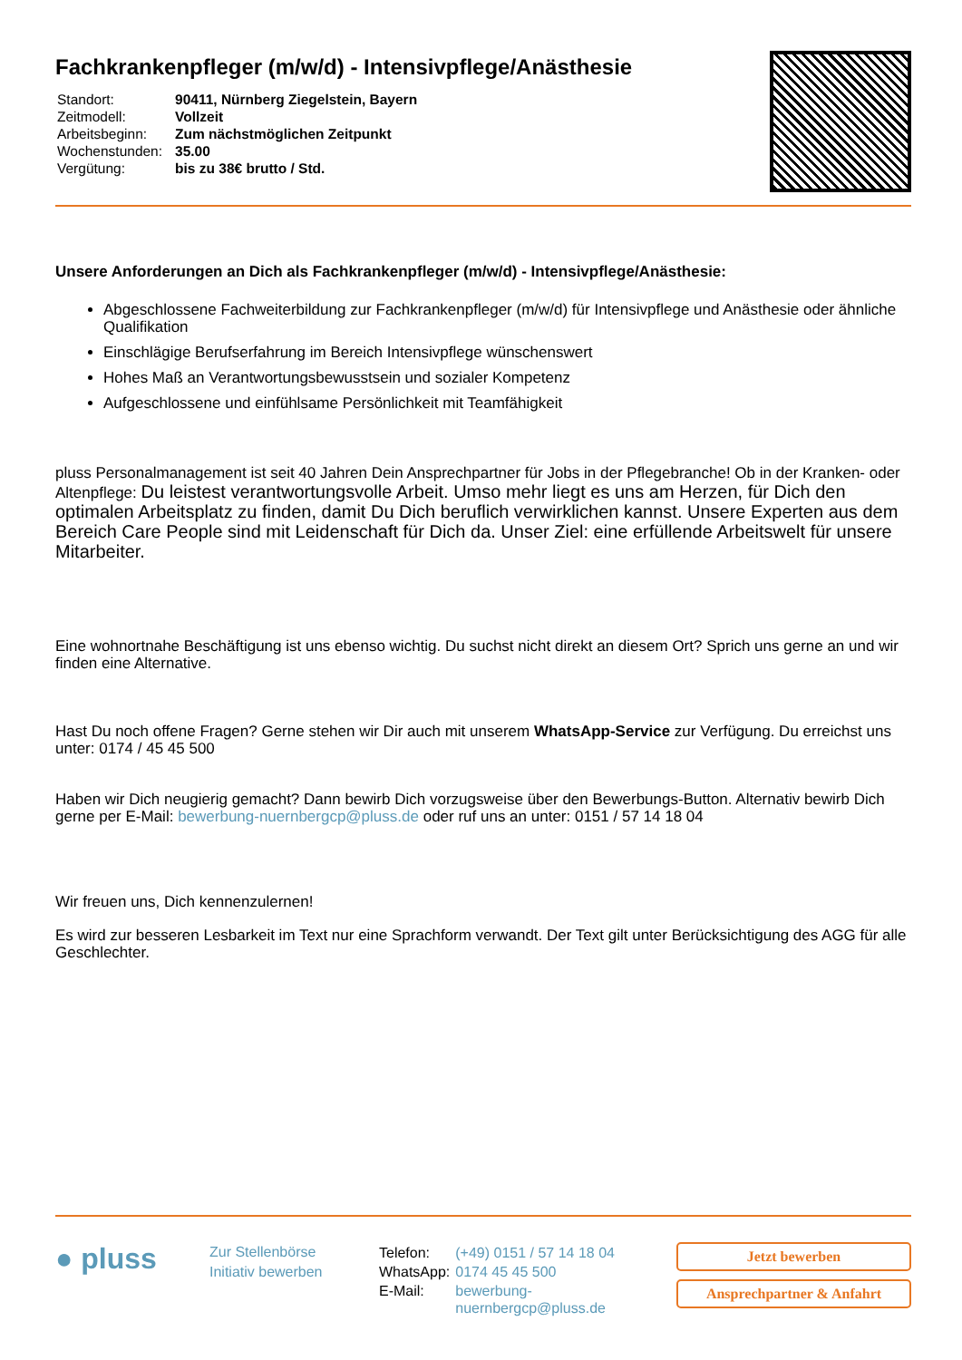Fachkrankenpfleger (m/w/d) - Intensivpflege/Anästhesie
| Standort: | 90411, Nürnberg Ziegelstein, Bayern |
| Zeitmodell: | Vollzeit |
| Arbeitsbeginn: | Zum nächstmöglichen Zeitpunkt |
| Wochenstunden: | 35.00 |
| Vergütung: | bis zu 38€ brutto / Std. |
Unsere Anforderungen an Dich als Fachkrankenpfleger (m/w/d) - Intensivpflege/Anästhesie:
Abgeschlossene Fachweiterbildung zur Fachkrankenpfleger (m/w/d) für Intensivpflege und Anästhesie oder ähnliche Qualifikation
Einschlägige Berufserfahrung im Bereich Intensivpflege wünschenswert
Hohes Maß an Verantwortungsbewusstsein und sozialer Kompetenz
Aufgeschlossene und einfühlsame Persönlichkeit mit Teamfähigkeit
pluss Personalmanagement ist seit 40 Jahren Dein Ansprechpartner für Jobs in der Pflegebranche! Ob in der Kranken- oder Altenpflege: Du leistest verantwortungsvolle Arbeit. Umso mehr liegt es uns am Herzen, für Dich den optimalen Arbeitsplatz zu finden, damit Du Dich beruflich verwirklichen kannst. Unsere Experten aus dem Bereich Care People sind mit Leidenschaft für Dich da. Unser Ziel: eine erfüllende Arbeitswelt für unsere Mitarbeiter.
Eine wohnortnahe Beschäftigung ist uns ebenso wichtig. Du suchst nicht direkt an diesem Ort? Sprich uns gerne an und wir finden eine Alternative.
Hast Du noch offene Fragen? Gerne stehen wir Dir auch mit unserem WhatsApp-Service zur Verfügung. Du erreichst uns unter: 0174 / 45 45 500
Haben wir Dich neugierig gemacht? Dann bewirb Dich vorzugsweise über den Bewerbungs-Button. Alternativ bewirb Dich gerne per E-Mail: bewerbung-nuernbergcp@pluss.de oder ruf uns an unter: 0151 / 57 14 18 04
Wir freuen uns, Dich kennenzulernen!
Es wird zur besseren Lesbarkeit im Text nur eine Sprachform verwandt. Der Text gilt unter Berücksichtigung des AGG für alle Geschlechter.
● pluss
Zur Stellenbörse
Initiativ bewerben
| Telefon: | (+49) 0151 / 57 14 18 04 |
| WhatsApp: | 0174 45 45 500 |
| E-Mail: | bewerbung-nuernbergcp@pluss.de |
Jetzt bewerben
Ansprechpartner & Anfahrt